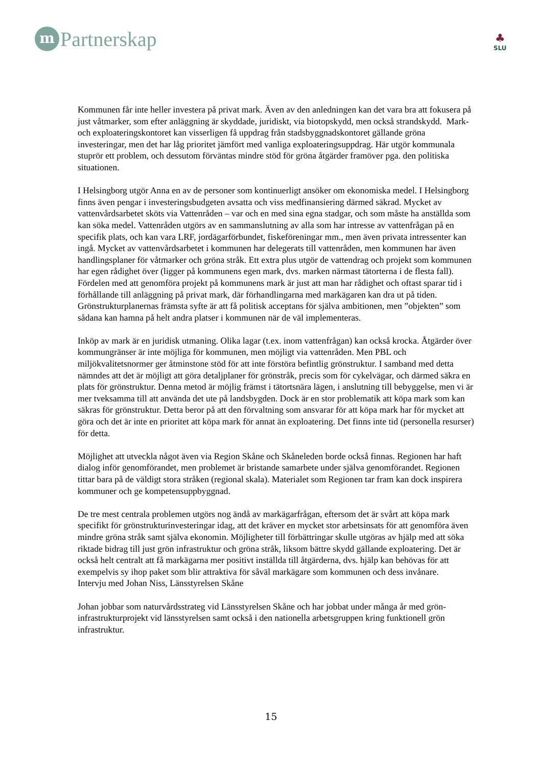m
Partnerskap
♣
SLU
Kommunen får inte heller investera på privat mark. Även av den anledningen kan det vara bra att fokusera på just våtmarker, som efter anläggning är skyddade, juridiskt, via biotopskydd, men också strandskydd. Mark- och exploateringskontoret kan visserligen få uppdrag från stadsbyggnadskontoret gällande gröna investeringar, men det har låg prioritet jämfört med vanliga exploateringsuppdrag. Här utgör kommunala stuprör ett problem, och dessutom förväntas mindre stöd för gröna åtgärder framöver pga. den politiska situationen.
I Helsingborg utgör Anna en av de personer som kontinuerligt ansöker om ekonomiska medel. I Helsingborg finns även pengar i investeringsbudgeten avsatta och viss medfinansiering därmed säkrad. Mycket av vattenvårdsarbetet sköts via Vattenråden – var och en med sina egna stadgar, och som måste ha anställda som kan söka medel. Vattenråden utgörs av en sammanslutning av alla som har intresse av vattenfrågan på en specifik plats, och kan vara LRF, jordägarförbundet, fiskeföreningar mm., men även privata intressenter kan ingå. Mycket av vattenvårdsarbetet i kommunen har delegerats till vattenråden, men kommunen har även handlingsplaner för våtmarker och gröna stråk. Ett extra plus utgör de vattendrag och projekt som kommunen har egen rådighet över (ligger på kommunens egen mark, dvs. marken närmast tätorterna i de flesta fall). Fördelen med att genomföra projekt på kommunens mark är just att man har rådighet och oftast sparar tid i förhållande till anläggning på privat mark, där förhandlingarna med markägaren kan dra ut på tiden. Grönstrukturplanernas främsta syfte är att få politisk acceptans för själva ambitionen, men ”objekten” som sådana kan hamna på helt andra platser i kommunen när de väl implementeras.
Inköp av mark är en juridisk utmaning. Olika lagar (t.ex. inom vattenfrågan) kan också krocka. Åtgärder över kommungränser är inte möjliga för kommunen, men möjligt via vattenråden. Men PBL och miljökvalitetsnormer ger åtminstone stöd för att inte förstöra befintlig grönstruktur. I samband med detta nämndes att det är möjligt att göra detaljplaner för grönstråk, precis som för cykelvägar, och därmed säkra en plats för grönstruktur. Denna metod är möjlig främst i tätortsnära lägen, i anslutning till bebyggelse, men vi är mer tveksamma till att använda det ute på landsbygden. Dock är en stor problematik att köpa mark som kan säkras för grönstruktur. Detta beror på att den förvaltning som ansvarar för att köpa mark har för mycket att göra och det är inte en prioritet att köpa mark för annat än exploatering. Det finns inte tid (personella resurser) för detta.
Möjlighet att utveckla något även via Region Skåne och Skåneleden borde också finnas. Regionen har haft dialog inför genomförandet, men problemet är bristande samarbete under själva genomförandet. Regionen tittar bara på de väldigt stora stråken (regional skala). Materialet som Regionen tar fram kan dock inspirera kommuner och ge kompetensuppbyggnad.
De tre mest centrala problemen utgörs nog ändå av markägarfrågan, eftersom det är svårt att köpa mark specifikt för grönstrukturinvesteringar idag, att det kräver en mycket stor arbetsinsats för att genomföra även mindre gröna stråk samt själva ekonomin. Möjligheter till förbättringar skulle utgöras av hjälp med att söka riktade bidrag till just grön infrastruktur och gröna stråk, liksom bättre skydd gällande exploatering. Det är också helt centralt att få markägarna mer positivt inställda till åtgärderna, dvs. hjälp kan behövas för att exempelvis sy ihop paket som blir attraktiva för såväl markägare som kommunen och dess invånare.
Intervju med Johan Niss, Länsstyrelsen Skåne
Johan jobbar som naturvårdsstrateg vid Länsstyrelsen Skåne och har jobbat under många år med grön-infrastrukturprojekt vid länsstyrelsen samt också i den nationella arbetsgruppen kring funktionell grön infrastruktur.
15